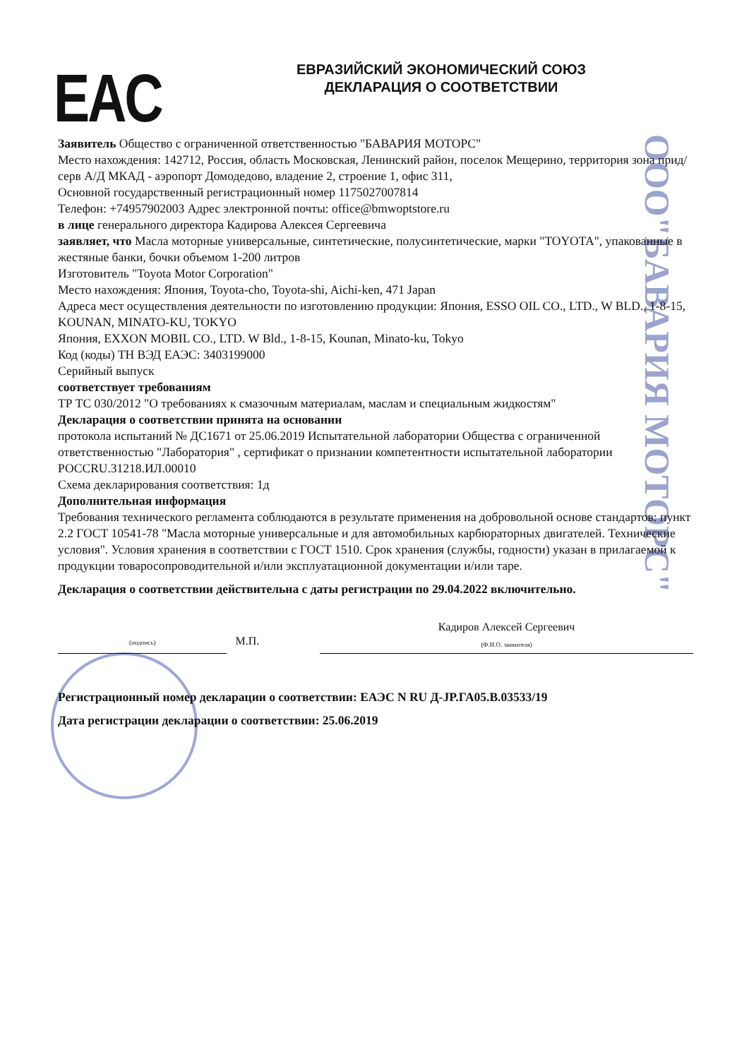EAC
ЕВРАЗИЙСКИЙ ЭКОНОМИЧЕСКИЙ СОЮЗ
ДЕКЛАРАЦИЯ О СООТВЕТСТВИИ
ООО"БАВАРИЯ МОТОРС"
Заявитель Общество с ограниченной ответственностью "БАВАРИЯ МОТОРС"
Место нахождения: 142712, Россия, область Московская, Ленинский район, поселок Мещерино, территория зона прид/серв А/Д МКАД - аэропорт Домодедово, владение 2, строение 1, офис 311,
Основной государственный регистрационный номер 1175027007814
Телефон: +74957902003 Адрес электронной почты: office@bmwoptstore.ru
в лице генерального директора Кадирова Алексея Сергеевича
заявляет, что Масла моторные универсальные, синтетические, полусинтетические, марки "TOYOTA", упакованные в жестяные банки, бочки объемом 1-200 литров
Изготовитель "Toyota Motor Corporation"
Место нахождения: Япония, Toyota-cho, Toyota-shi, Aichi-ken, 471 Japan
Адреса мест осуществления деятельности по изготовлению продукции: Япония, ESSO OIL CO., LTD., W BLD., 1-8-15, KOUNAN, MINATO-KU, TOKYO
Япония, EXXON MOBIL CO., LTD. W Bld., 1-8-15, Kounan, Minato-ku, Tokyo
Код (коды) ТН ВЭД ЕАЭС: 3403199000
Серийный выпуск
соответствует требованиям
ТР ТС 030/2012 "О требованиях к смазочным материалам, маслам и специальным жидкостям"
Декларация о соответствии принята на основании
протокола испытаний № ДС1671 от 25.06.2019 Испытательной лаборатории Общества с ограниченной ответственностью "Лаборатория" , сертификат о признании компетентности испытательной лаборатории РОССRU.31218.ИЛ.00010
Схема декларирования соответствия: 1д
Дополнительная информация
Требования технического регламента соблюдаются в результате применения на добровольной основе стандартов: пункт 2.2 ГОСТ 10541-78 "Масла моторные универсальные и для автомобильных карбюраторных двигателей. Технические условия". Условия хранения в соответствии с ГОСТ 1510. Срок хранения (службы, годности) указан в прилагаемой к продукции товаросопроводительной и/или эксплуатационной документации и/или таре.
Декларация о соответствии действительна с даты регистрации по 29.04.2022 включительно.
(подпись)
М.П.
Кадиров Алексей Сергеевич
(Ф.И.О. заявителя)
Регистрационный номер декларации о соответствии: ЕАЭС N RU Д-JP.ГА05.В.03533/19
Дата регистрации декларации о соответствии: 25.06.2019